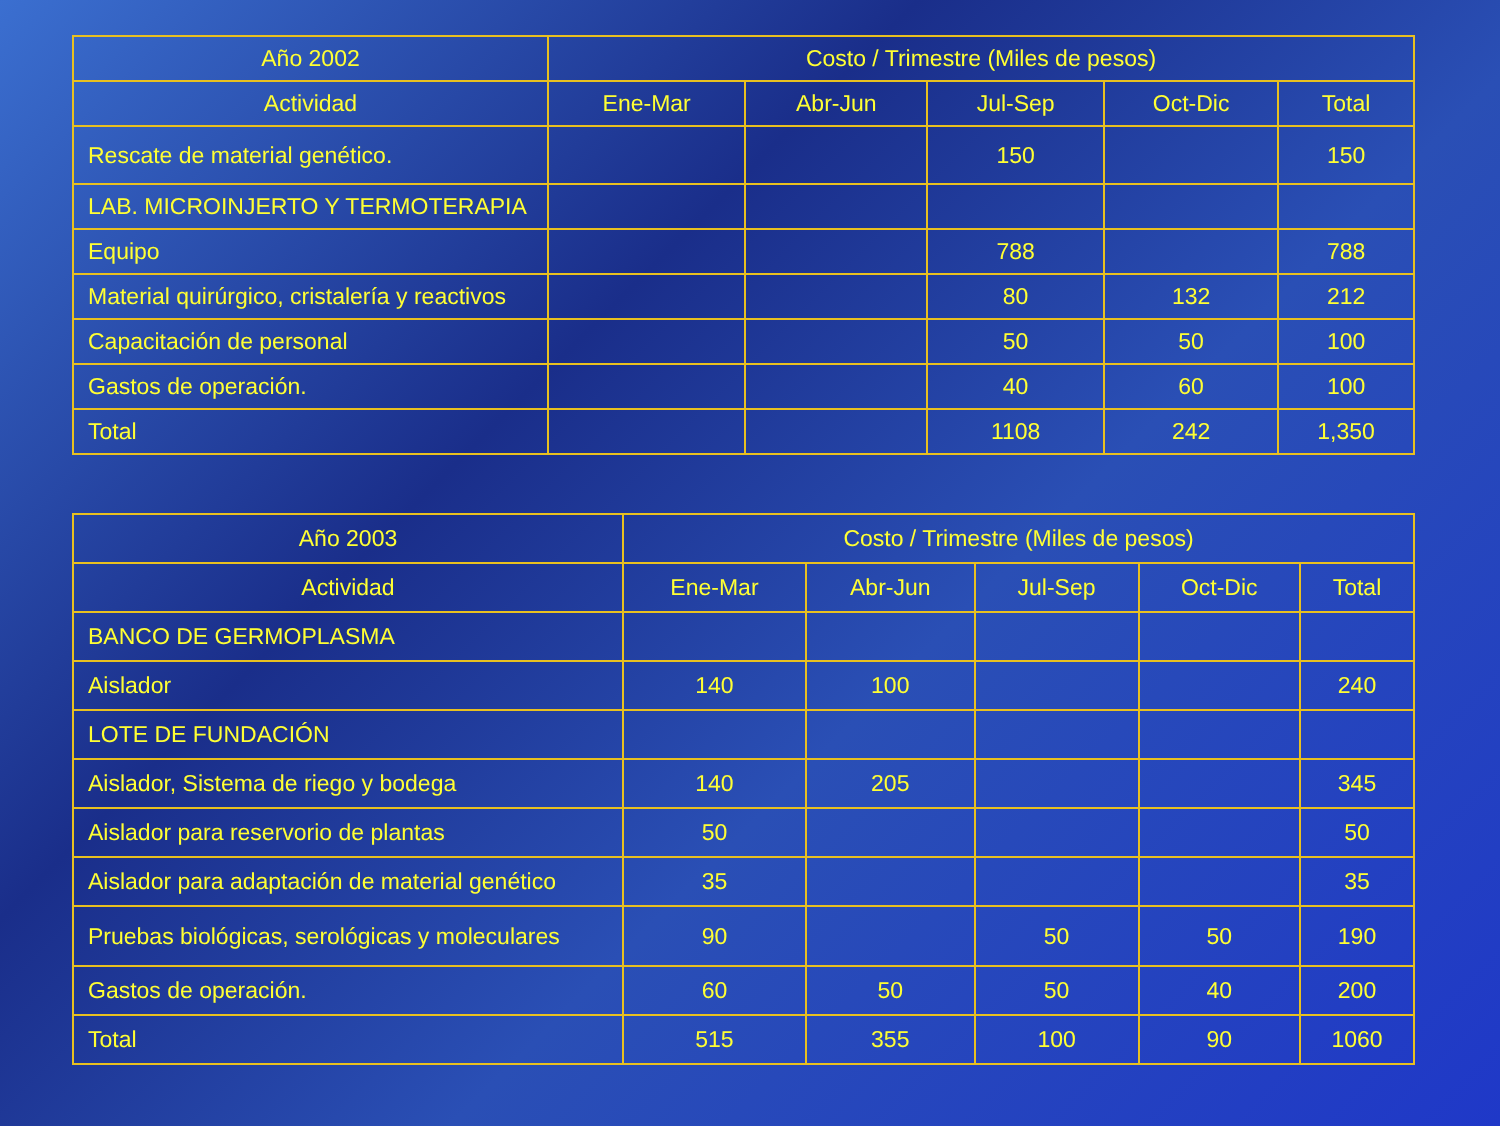| Año 2002 | Costo / Trimestre (Miles de pesos) | | | | |
| --- | --- | --- | --- | --- | --- |
| Actividad | Ene-Mar | Abr-Jun | Jul-Sep | Oct-Dic | Total |
| Rescate de material genético. | | | 150 | | 150 |
| LAB. MICROINJERTO Y TERMOTERAPIA | | | | | |
| Equipo | | | 788 | | 788 |
| Material quirúrgico, cristalería y reactivos | | | 80 | 132 | 212 |
| Capacitación de personal | | | 50 | 50 | 100 |
| Gastos de operación. | | | 40 | 60 | 100 |
| Total | | | 1108 | 242 | 1,350 |
| Año 2003 | Costo / Trimestre (Miles de pesos) | | | | |
| --- | --- | --- | --- | --- | --- |
| Actividad | Ene-Mar | Abr-Jun | Jul-Sep | Oct-Dic | Total |
| BANCO DE GERMOPLASMA | | | | | |
| Aislador | 140 | 100 | | | 240 |
| LOTE DE FUNDACIÓN | | | | | |
| Aislador, Sistema de riego y bodega | 140 | 205 | | | 345 |
| Aislador para reservorio de plantas | 50 | | | | 50 |
| Aislador para adaptación de material genético | 35 | | | | 35 |
| Pruebas biológicas, serológicas y moleculares | 90 | | 50 | 50 | 190 |
| Gastos de operación. | 60 | 50 | 50 | 40 | 200 |
| Total | 515 | 355 | 100 | 90 | 1060 |